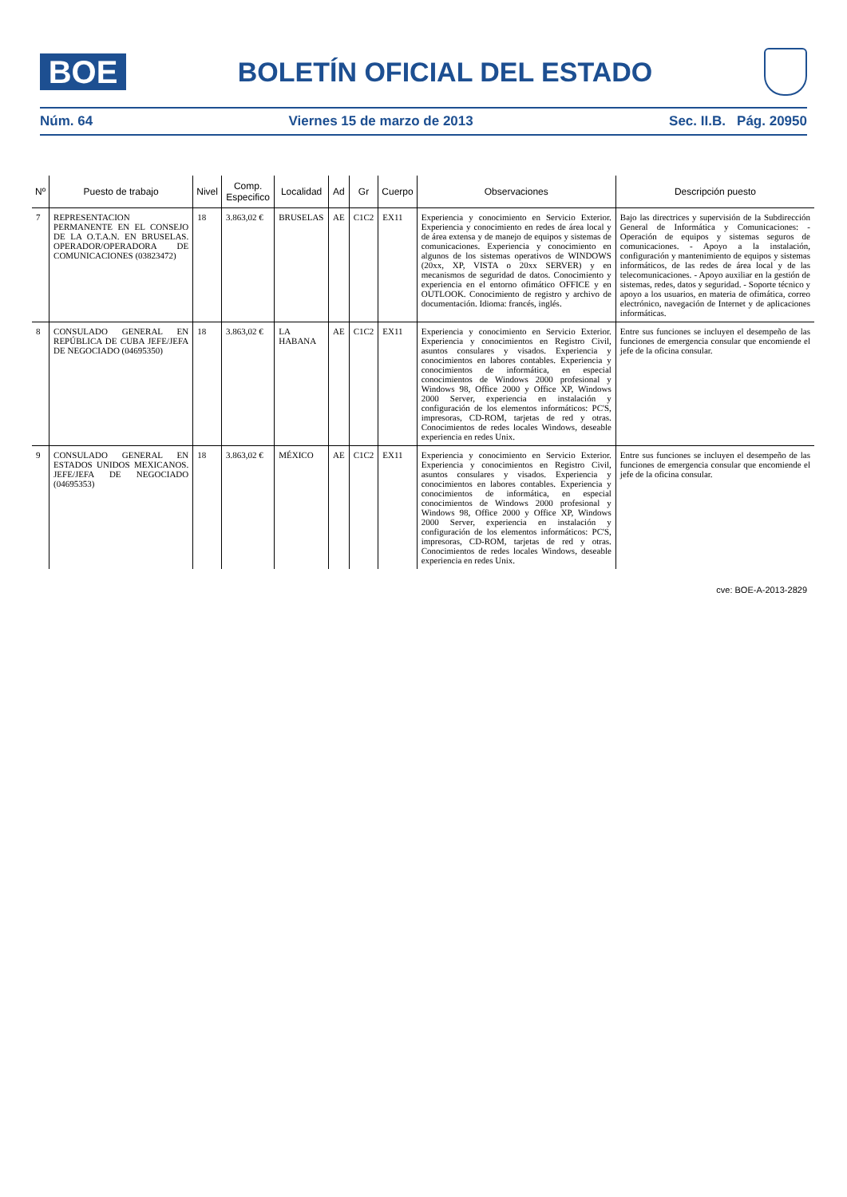BOE
BOLETÍN OFICIAL DEL ESTADO
Núm. 64 Viernes 15 de marzo de 2013 Sec. II.B. Pág. 20950
| Nº | Puesto de trabajo | Nivel | Comp. Especifico | Localidad | Ad | Gr | Cuerpo | Observaciones | Descripción puesto |
| --- | --- | --- | --- | --- | --- | --- | --- | --- | --- |
| 7 | REPRESENTACION PERMANENTE EN EL CONSEJO DE LA O.T.A.N. EN BRUSELAS. OPERADOR/OPERADORA DE COMUNICACIONES (03823472) | 18 | 3.863,02 € | BRUSELAS | AE | C1C2 | EX11 | Experiencia y conocimiento en Servicio Exterior. Experiencia y conocimiento en redes de área local y de área extensa y de manejo de equipos y sistemas de comunicaciones. Experiencia y conocimiento en algunos de los sistemas operativos de WINDOWS (20xx, XP, VISTA o 20xx SERVER) y en mecanismos de seguridad de datos. Conocimiento y experiencia en el entorno ofimático OFFICE y en OUTLOOK. Conocimiento de registro y archivo de documentación. Idioma: francés, inglés. | Bajo las directrices y supervisión de la Subdirección General de Informática y Comunicaciones: - Operación de equipos y sistemas seguros de comunicaciones. - Apoyo a la instalación, configuración y mantenimiento de equipos y sistemas informáticos, de las redes de área local y de las telecomunicaciones. - Apoyo auxiliar en la gestión de sistemas, redes, datos y seguridad. - Soporte técnico y apoyo a los usuarios, en materia de ofimática, correo electrónico, navegación de Internet y de aplicaciones informáticas. |
| 8 | CONSULADO GENERAL EN REPÚBLICA DE CUBA JEFE/JEFA DE NEGOCIADO (04695350) | 18 | 3.863,02 € | LA HABANA | AE | C1C2 | EX11 | Experiencia y conocimiento en Servicio Exterior. Experiencia y conocimientos en Registro Civil, asuntos consulares y visados. Experiencia y conocimientos en labores contables. Experiencia y conocimientos de informática, en especial conocimientos de Windows 2000 profesional y Windows 98, Office 2000 y Office XP, Windows 2000 Server, experiencia en instalación y configuración de los elementos informáticos: PC'S, impresoras, CD-ROM, tarjetas de red y otras. Conocimientos de redes locales Windows, deseable experiencia en redes Unix. | Entre sus funciones se incluyen el desempeño de las funciones de emergencia consular que encomiende el jefe de la oficina consular. |
| 9 | CONSULADO GENERAL EN ESTADOS UNIDOS MEXICANOS. JEFE/JEFA DE NEGOCIADO (04695353) | 18 | 3.863,02 € | MÉXICO | AE | C1C2 | EX11 | Experiencia y conocimiento en Servicio Exterior. Experiencia y conocimientos en Registro Civil, asuntos consulares y visados. Experiencia y conocimientos en labores contables. Experiencia y conocimientos de informática, en especial conocimientos de Windows 2000 profesional y Windows 98, Office 2000 y Office XP, Windows 2000 Server, experiencia en instalación y configuración de los elementos informáticos: PC'S, impresoras, CD-ROM, tarjetas de red y otras. Conocimientos de redes locales Windows, deseable experiencia en redes Unix. | Entre sus funciones se incluyen el desempeño de las funciones de emergencia consular que encomiende el jefe de la oficina consular. |
cve: BOE-A-2013-2829